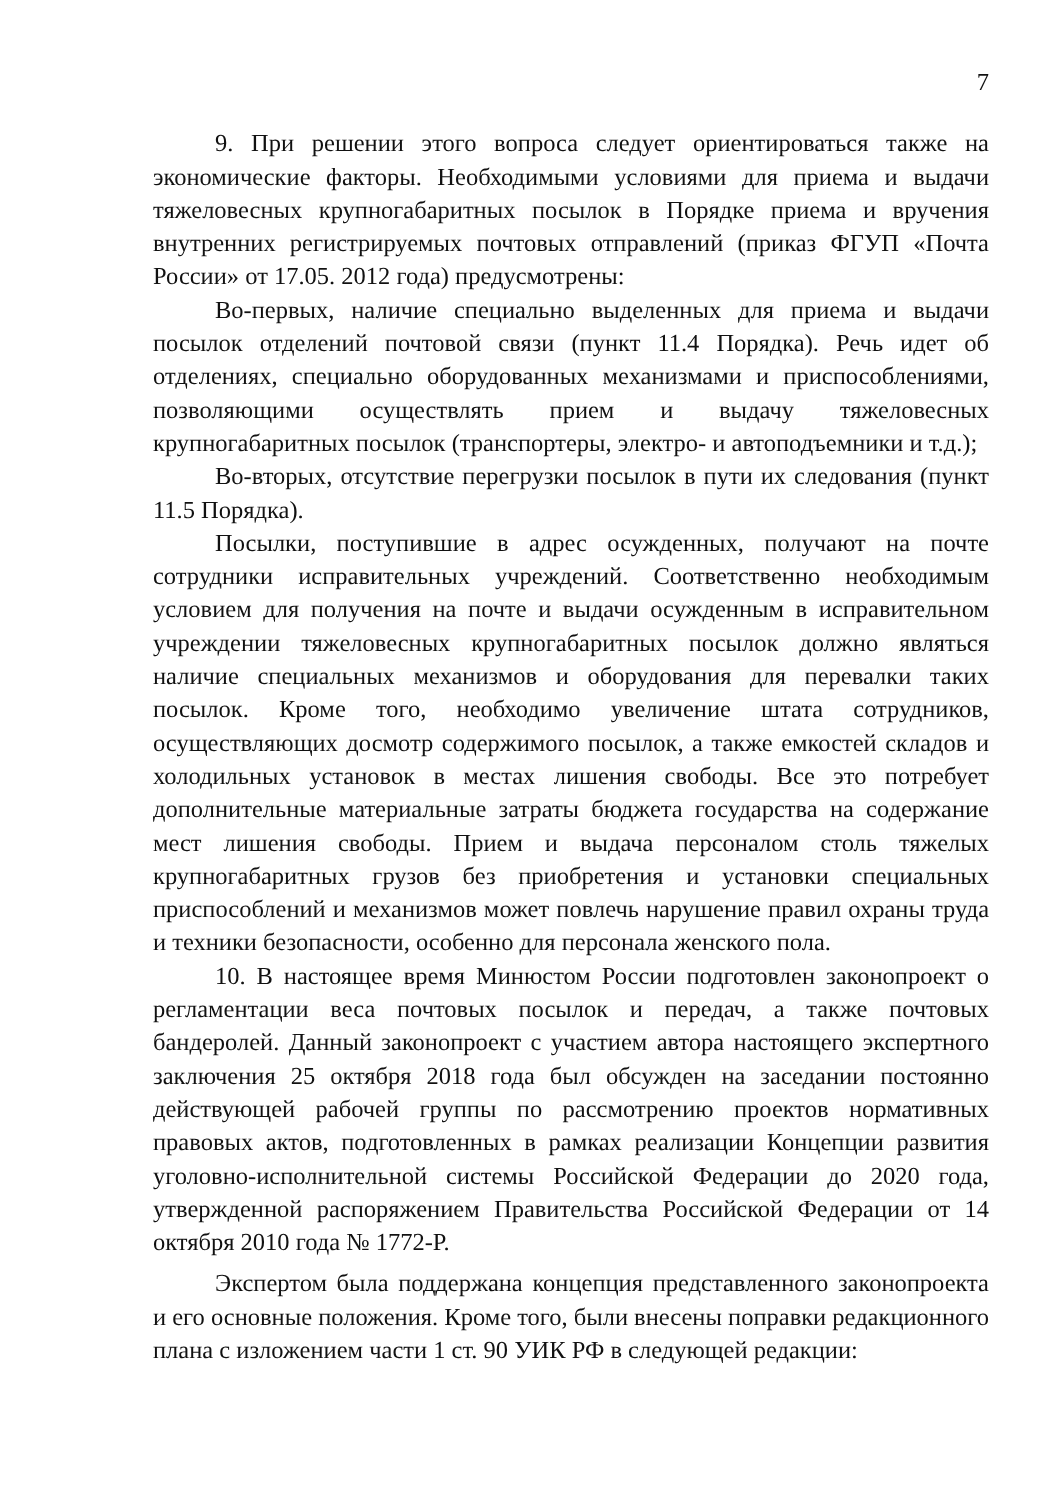7
9. При решении этого вопроса следует ориентироваться также на экономические факторы. Необходимыми условиями для приема и выдачи тяжеловесных крупногабаритных посылок в Порядке приема и вручения внутренних регистрируемых почтовых отправлений (приказ ФГУП «Почта России» от 17.05. 2012 года) предусмотрены:
Во-первых, наличие специально выделенных для приема и выдачи посылок отделений почтовой связи (пункт 11.4 Порядка). Речь идет об отделениях, специально оборудованных механизмами и приспособлениями, позволяющими осуществлять прием и выдачу тяжеловесных крупногабаритных посылок (транспортеры, электро- и автоподъемники и т.д.);
Во-вторых, отсутствие перегрузки посылок в пути их следования (пункт 11.5 Порядка).
Посылки, поступившие в адрес осужденных, получают на почте сотрудники исправительных учреждений. Соответственно необходимым условием для получения на почте и выдачи осужденным в исправительном учреждении тяжеловесных крупногабаритных посылок должно являться наличие специальных механизмов и оборудования для перевалки таких посылок. Кроме того, необходимо увеличение штата сотрудников, осуществляющих досмотр содержимого посылок, а также емкостей складов и холодильных установок в местах лишения свободы. Все это потребует дополнительные материальные затраты бюджета государства на содержание мест лишения свободы. Прием и выдача персоналом столь тяжелых крупногабаритных грузов без приобретения и установки специальных приспособлений и механизмов может повлечь нарушение правил охраны труда и техники безопасности, особенно для персонала женского пола.
10. В настоящее время Минюстом России подготовлен законопроект о регламентации веса почтовых посылок и передач, а также почтовых бандеролей. Данный законопроект с участием автора настоящего экспертного заключения 25 октября 2018 года был обсужден на заседании постоянно действующей рабочей группы по рассмотрению проектов нормативных правовых актов, подготовленных в рамках реализации Концепции развития уголовно-исполнительной системы Российской Федерации до 2020 года, утвержденной распоряжением Правительства Российской Федерации от 14 октября 2010 года № 1772-Р.
Экспертом была поддержана концепция представленного законопроекта и его основные положения. Кроме того, были внесены поправки редакционного плана с изложением части 1 ст. 90 УИК РФ в следующей редакции: